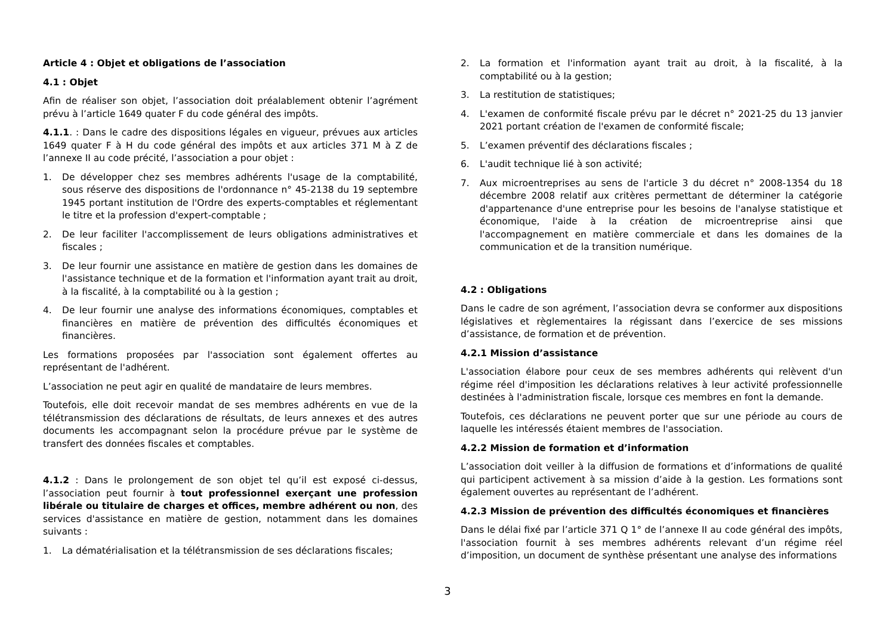Article 4 : Objet et obligations de l’association
4.1 : Objet
Afin de réaliser son objet, l’association doit préalablement obtenir l’agrément prévu à l’article 1649 quater F du code général des impôts.
4.1.1. : Dans le cadre des dispositions légales en vigueur, prévues aux articles 1649 quater F à H du code général des impôts et aux articles 371 M à Z de l’annexe II au code précité, l’association a pour objet :
1. De développer chez ses membres adhérents l'usage de la comptabilité, sous réserve des dispositions de l'ordonnance n° 45-2138 du 19 septembre 1945 portant institution de l'Ordre des experts-comptables et réglementant le titre et la profession d'expert-comptable ;
2. De leur faciliter l'accomplissement de leurs obligations administratives et fiscales ;
3. De leur fournir une assistance en matière de gestion dans les domaines de l'assistance technique et de la formation et l'information ayant trait au droit, à la fiscalité, à la comptabilité ou à la gestion ;
4. De leur fournir une analyse des informations économiques, comptables et financières en matière de prévention des difficultés économiques et financières.
Les formations proposées par l'association sont également offertes au représentant de l'adhérent.
L’association ne peut agir en qualité de mandataire de leurs membres.
Toutefois, elle doit recevoir mandat de ses membres adhérents en vue de la télétransmission des déclarations de résultats, de leurs annexes et des autres documents les accompagnant selon la procédure prévue par le système de transfert des données fiscales et comptables.
4.1.2 : Dans le prolongement de son objet tel qu’il est exposé ci-dessus, l’association peut fournir à tout professionnel exerçant une profession libérale ou titulaire de charges et offices, membre adhérent ou non, des services d'assistance en matière de gestion, notamment dans les domaines suivants :
1. La dématérialisation et la télétransmission de ses déclarations fiscales;
2. La formation et l'information ayant trait au droit, à la fiscalité, à la comptabilité ou à la gestion;
3. La restitution de statistiques;
4. L'examen de conformité fiscale prévu par le décret n° 2021-25 du 13 janvier 2021 portant création de l'examen de conformité fiscale;
5. L’examen préventif des déclarations fiscales ;
6. L'audit technique lié à son activité;
7. Aux microentreprises au sens de l'article 3 du décret n° 2008-1354 du 18 décembre 2008 relatif aux critères permettant de déterminer la catégorie d'appartenance d'une entreprise pour les besoins de l'analyse statistique et économique, l'aide à la création de microentreprise ainsi que l'accompagnement en matière commerciale et dans les domaines de la communication et de la transition numérique.
4.2 : Obligations
Dans le cadre de son agrément, l’association devra se conformer aux dispositions législatives et règlementaires la régissant dans l’exercice de ses missions d’assistance, de formation et de prévention.
4.2.1 Mission d’assistance
L'association élabore pour ceux de ses membres adhérents qui relèvent d'un régime réel d'imposition les déclarations relatives à leur activité professionnelle destinées à l'administration fiscale, lorsque ces membres en font la demande.
Toutefois, ces déclarations ne peuvent porter que sur une période au cours de laquelle les intéressés étaient membres de l'association.
4.2.2 Mission de formation et d’information
L’association doit veiller à la diffusion de formations et d’informations de qualité qui participent activement à sa mission d’aide à la gestion. Les formations sont également ouvertes au représentant de l’adhérent.
4.2.3 Mission de prévention des difficultés économiques et financières
Dans le délai fixé par l’article 371 Q 1° de l’annexe II au code général des impôts, l'association fournit à ses membres adhérents relevant d’un régime réel d’imposition, un document de synthèse présentant une analyse des informations
3